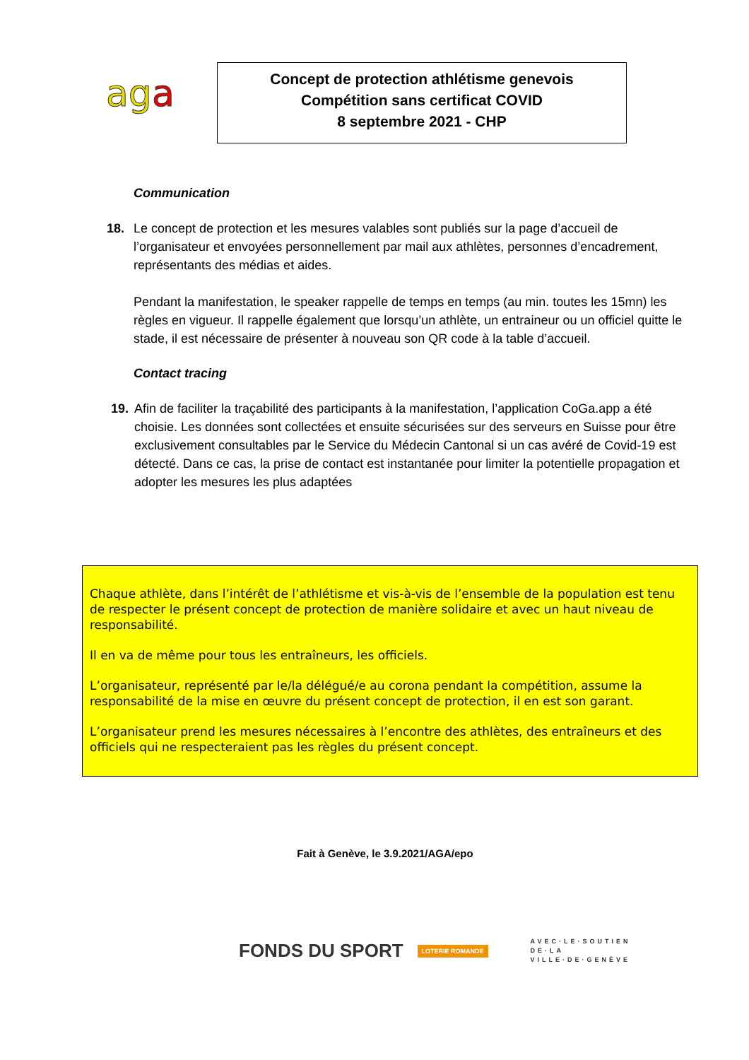aga
Concept de protection athlétisme genevois
Compétition sans certificat COVID
8 septembre 2021 - CHP
Communication
18. Le concept de protection et les mesures valables sont publiés sur la page d’accueil de l’organisateur et envoyées personnellement par mail aux athlètes, personnes d’encadrement, représentants des médias et aides.
Pendant la manifestation, le speaker rappelle de temps en temps (au min. toutes les 15mn) les règles en vigueur. Il rappelle également que lorsqu’un athlète, un entraineur ou un officiel quitte le stade, il est nécessaire de présenter à nouveau son QR code à la table d’accueil.
Contact tracing
19. Afin de faciliter la traçabilité des participants à la manifestation, l’application CoGa.app a été choisie. Les données sont collectées et ensuite sécurisées sur des serveurs en Suisse pour être exclusivement consultables par le Service du Médecin Cantonal si un cas avéré de Covid-19 est détecté. Dans ce cas, la prise de contact est instantanée pour limiter la potentielle propagation et adopter les mesures les plus adaptées
Chaque athlète, dans l’intérêt de l’athlétisme et vis-à-vis de l’ensemble de la population est tenu de respecter le présent concept de protection de manière solidaire et avec un haut niveau de responsabilité.
Il en va de même pour tous les entraîneurs, les officiels.
L’organisateur, représenté par le/la délégué/e au corona pendant la compétition, assume la responsabilité de la mise en œuvre du présent concept de protection, il en est son garant.
L’organisateur prend les mesures nécessaires à l’encontre des athlètes, des entraîneurs et des officiels qui ne respecteraient pas les règles du présent concept.
Fait à Genève, le 3.9.2021/AGA/epo
FONDS DU SPORT
LOTERIE ROMANDE
AVEC·LE·SOUTIEN
DE·LA
VILLE·DE·GENÈVE